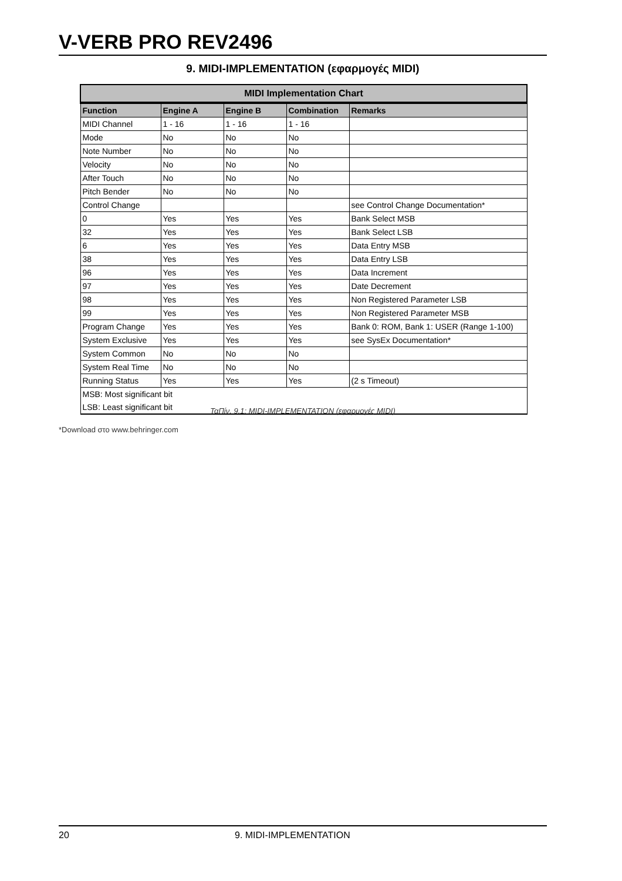V-VERB PRO REV2496
9. MIDI-IMPLEMENTATION (εφαρμογές MIDI)
| MIDI Implementation Chart | | | | |
| --- | --- | --- | --- | --- |
| Function | Engine A | Engine B | Combination | Remarks |
| MIDI Channel | 1 - 16 | 1 - 16 | 1 - 16 | |
| Mode | No | No | No | |
| Note Number | No | No | No | |
| Velocity | No | No | No | |
| After Touch | No | No | No | |
| Pitch Bender | No | No | No | |
| Control Change | | | | see Control Change Documentation* |
| 0 | Yes | Yes | Yes | Bank Select MSB |
| 32 | Yes | Yes | Yes | Bank Select LSB |
| 6 | Yes | Yes | Yes | Data Entry MSB |
| 38 | Yes | Yes | Yes | Data Entry LSB |
| 96 | Yes | Yes | Yes | Data Increment |
| 97 | Yes | Yes | Yes | Date Decrement |
| 98 | Yes | Yes | Yes | Non Registered Parameter LSB |
| 99 | Yes | Yes | Yes | Non Registered Parameter MSB |
| Program Change | Yes | Yes | Yes | Bank 0: ROM, Bank 1: USER (Range 1-100) |
| System Exclusive | Yes | Yes | Yes | see SysEx Documentation* |
| System Common | No | No | No | |
| System Real Time | No | No | No | |
| Running Status | Yes | Yes | Yes | (2 s Timeout) |
| MSB: Most significant bit | | | | |
| LSB: Least significant bit | | | | |
ΤαΠίν. 9.1: MIDI-IMPLEMENTATION (εφαρμογές MIDI)
*Download στο www.behringer.com
20 9. MIDI-IMPLEMENTATION